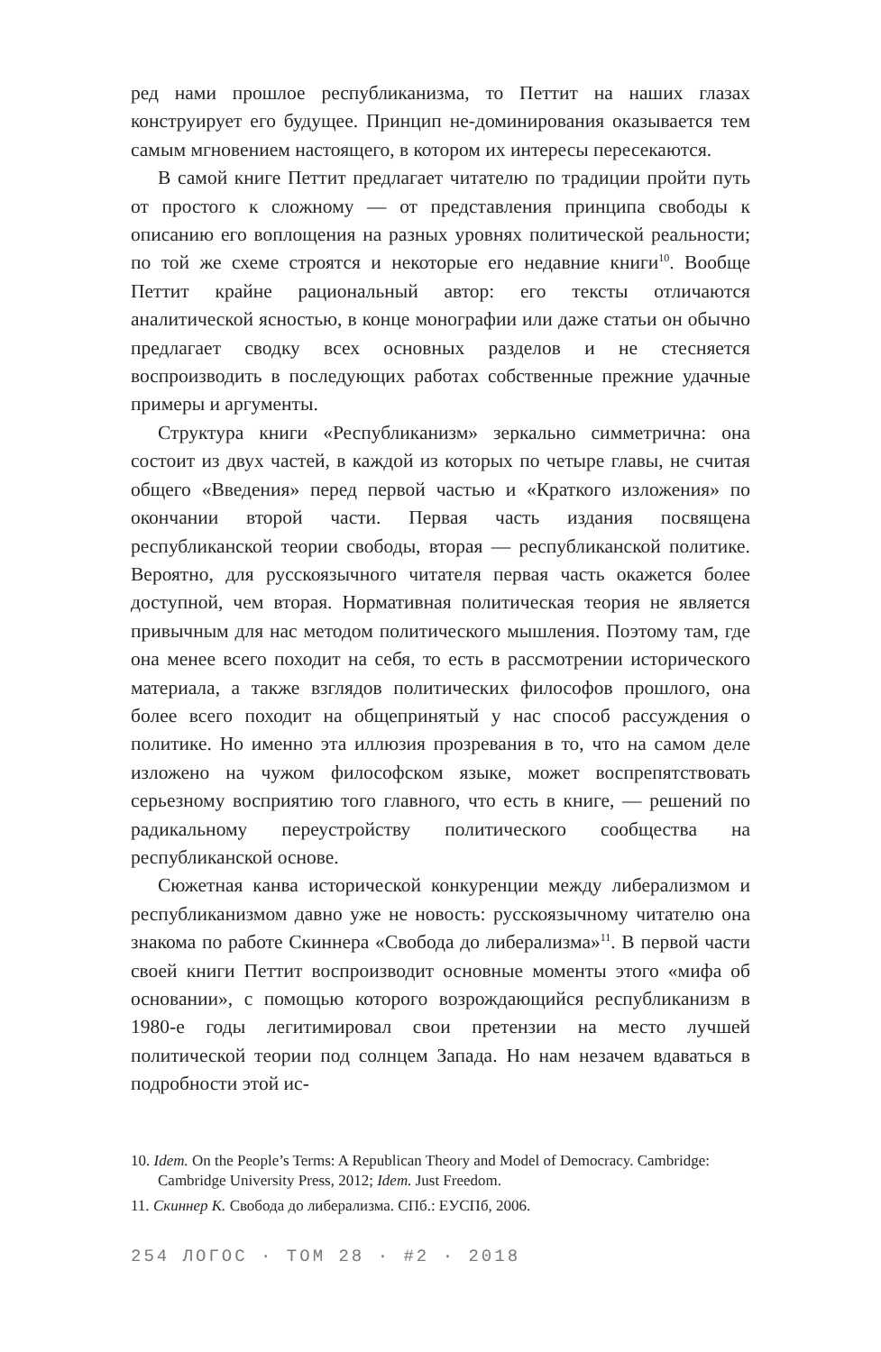ред нами прошлое республиканизма, то Петтит на наших глазах конструирует его будущее. Принцип не-доминирования оказывается тем самым мгновением настоящего, в котором их интересы пересекаются.
В самой книге Петтит предлагает читателю по традиции пройти путь от простого к сложному — от представления принципа свободы к описанию его воплощения на разных уровнях политической реальности; по той же схеме строятся и некоторые его недавние книги<sup>10</sup>. Вообще Петтит крайне рациональный автор: его тексты отличаются аналитической ясностью, в конце монографии или даже статьи он обычно предлагает сводку всех основных разделов и не стесняется воспроизводить в последующих работах собственные прежние удачные примеры и аргументы.
Структура книги «Республиканизм» зеркально симметрична: она состоит из двух частей, в каждой из которых по четыре главы, не считая общего «Введения» перед первой частью и «Краткого изложения» по окончании второй части. Первая часть издания посвящена республиканской теории свободы, вторая — республиканской политике. Вероятно, для русскоязычного читателя первая часть окажется более доступной, чем вторая. Нормативная политическая теория не является привычным для нас методом политического мышления. Поэтому там, где она менее всего походит на себя, то есть в рассмотрении исторического материала, а также взглядов политических философов прошлого, она более всего походит на общепринятый у нас способ рассуждения о политике. Но именно эта иллюзия прозревания в то, что на самом деле изложено на чужом философском языке, может воспрепятствовать серьезному восприятию того главного, что есть в книге, — решений по радикальному переустройству политического сообщества на республиканской основе.
Сюжетная канва исторической конкуренции между либерализмом и республиканизмом давно уже не новость: русскоязычному читателю она знакома по работе Скиннера «Свобода до либерализма»<sup>11</sup>. В первой части своей книги Петтит воспроизводит основные моменты этого «мифа об основании», с помощью которого возрождающийся республиканизм в 1980-е годы легитимировал свои претензии на место лучшей политической теории под солнцем Запада. Но нам незачем вдаваться в подробности этой ис-
10. Idem. On the People’s Terms: A Republican Theory and Model of Democracy. Cambridge: Cambridge University Press, 2012; Idem. Just Freedom.
11. Скиннер К. Свобода до либерализма. СПб.: ЕУСПб, 2006.
254 ЛОГОС · ТОМ 28 · #2 · 2018